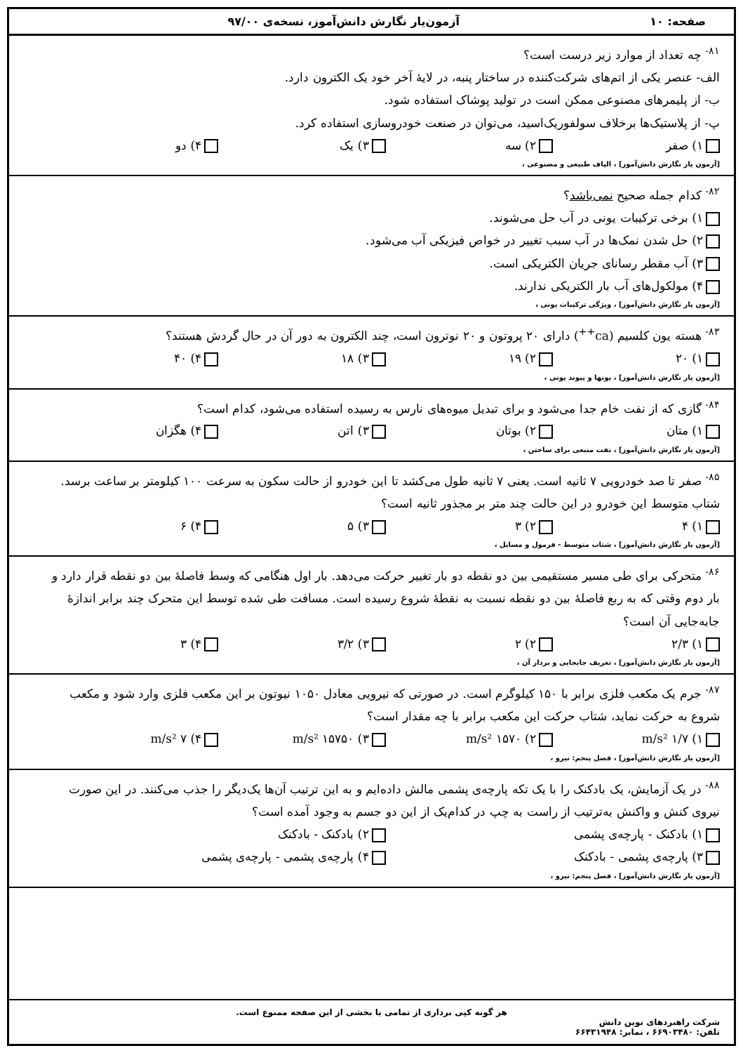صفحه: ۱۰ آزمون‌یار نگارش دانش‌آموز، نسخه‌ی ۹۷/۰۰
<sup>۸۱-</sup> چه تعداد از موارد زیر درست است؟
الف- عنصر یکی از اتم‌های شرکت‌کننده در ساختار پنبه، در لایهٔ آخر خود یک الکترون دارد.
ب- از پلیمرهای مصنوعی ممکن است در تولید پوشاک استفاده شود.
پ- از پلاستیک‌ها برخلاف سولفوریک‌اسید، می‌توان در صنعت خودروسازی استفاده کرد.
۱) صفر ۲) سه ۳) یک ۴) دو
[آزمون یار نگارش دانش‌آموز] ، الیاف طبیعی و مصنوعی ،
<sup>۸۲-</sup> کدام جمله صحیح نمی‌باشد؟
۱) برخی ترکیبات یونی در آب حل می‌شوند.
۲) حل شدن نمک‌ها در آب سبب تغییر در خواص فیزیکی آب می‌شود.
۳) آب مقطر رسانای جریان الکتریکی است.
۴) مولکول‌های آب بار الکتریکی ندارند.
[آزمون یار نگارش دانش‌آموز] ، ویژگی ترکیبات یونی ،
<sup>۸۳-</sup> هسته یون کلسیم (ca<sup>++</sup>) دارای ۲۰ پروتون و ۲۰ نوترون است، چند الکترون به دور آن در حال گردش هستند؟
۱) ۲۰ ۲) ۱۹ ۳) ۱۸ ۴) ۴۰
[آزمون یار نگارش دانش‌آموز] ، یونها و پیوند یونی ،
<sup>۸۴-</sup> گازی که از نفت خام جدا می‌شود و برای تبدیل میوه‌های نارس به رسیده استفاده می‌شود، کدام است؟
۱) متان ۲) بوتان ۳) اتن ۴) هگزان
[آزمون یار نگارش دانش‌آموز] ، نفت منبعی برای ساختن ،
<sup>۸۵-</sup> صفر تا صد خودرویی ۷ ثانیه است. یعنی ۷ ثانیه طول می‌کشد تا این خودرو از حالت سکون به سرعت ۱۰۰ کیلومتر بر ساعت برسد. شتاب متوسط این خودرو در این حالت چند متر بر مجذور ثانیه است؟
۱) ۴ ۲) ۳ ۳) ۵ ۴) ۶
[آزمون یار نگارش دانش‌آموز] ، شتاب متوسط - فرمول و مسایل ،
<sup>۸۶-</sup> متحرکی برای طی مسیر مستقیمی بین دو نقطه دو بار تغییر حرکت می‌دهد. بار اول هنگامی که وسط فاصلهٔ بین دو نقطه قرار دارد و بار دوم وقتی که به ربع فاصلهٔ بین دو نقطه نسبت به نقطهٔ شروع رسیده است. مسافت طی شده توسط این متحرک چند برابر اندازهٔ جابه‌جایی آن است؟
۱) ۲/۳ ۲) ۲ ۳) ۳/۲ ۴) ۳
[آزمون یار نگارش دانش‌آموز] ، تعریف جابجایی و بردار آن ،
<sup>۸۷-</sup> جرم یک مکعب فلزی برابر با ۱۵۰ کیلوگرم است. در صورتی که نیرویی معادل ۱۰۵۰ نیوتون بر این مکعب فلزی وارد شود و مکعب شروع به حرکت نماید، شتاب حرکت این مکعب برابر با چه مقدار است؟
۱) ۱/۷ m/s² ۲) ۱۵۷۰ m/s² ۳) ۱۵۷۵۰ m/s² ۴) ۷ m/s²
[آزمون یار نگارش دانش‌آموز] ، فصل پنجم: نیرو ،
<sup>۸۸-</sup> در یک آزمایش، یک بادکنک را با یک تکه پارچه‌ی پشمی مالش داده‌ایم و به این ترتیب آن‌ها یک‌دیگر را جذب می‌کنند. در این صورت نیروی کنش و واکنش به‌ترتیب از راست به چپ در کدام‌یک از این دو جسم به وجود آمده است؟
۱) بادکنک - پارچه‌ی پشمی ۲) بادکنک - بادکنک
۳) پارچه‌ی پشمی - بادکنک ۴) پارچه‌ی پشمی - پارچه‌ی پشمی
[آزمون یار نگارش دانش‌آموز] ، فصل پنجم: نیرو ،
هر گونه کپی برداری از تمامی یا بخشی از این صفحه ممنوع است.
شرکت راهبردهای نوین دانش
تلفن: ۶۶۹۰۳۴۸۰ ، نمابر: ۶۶۴۳۱۹۴۸